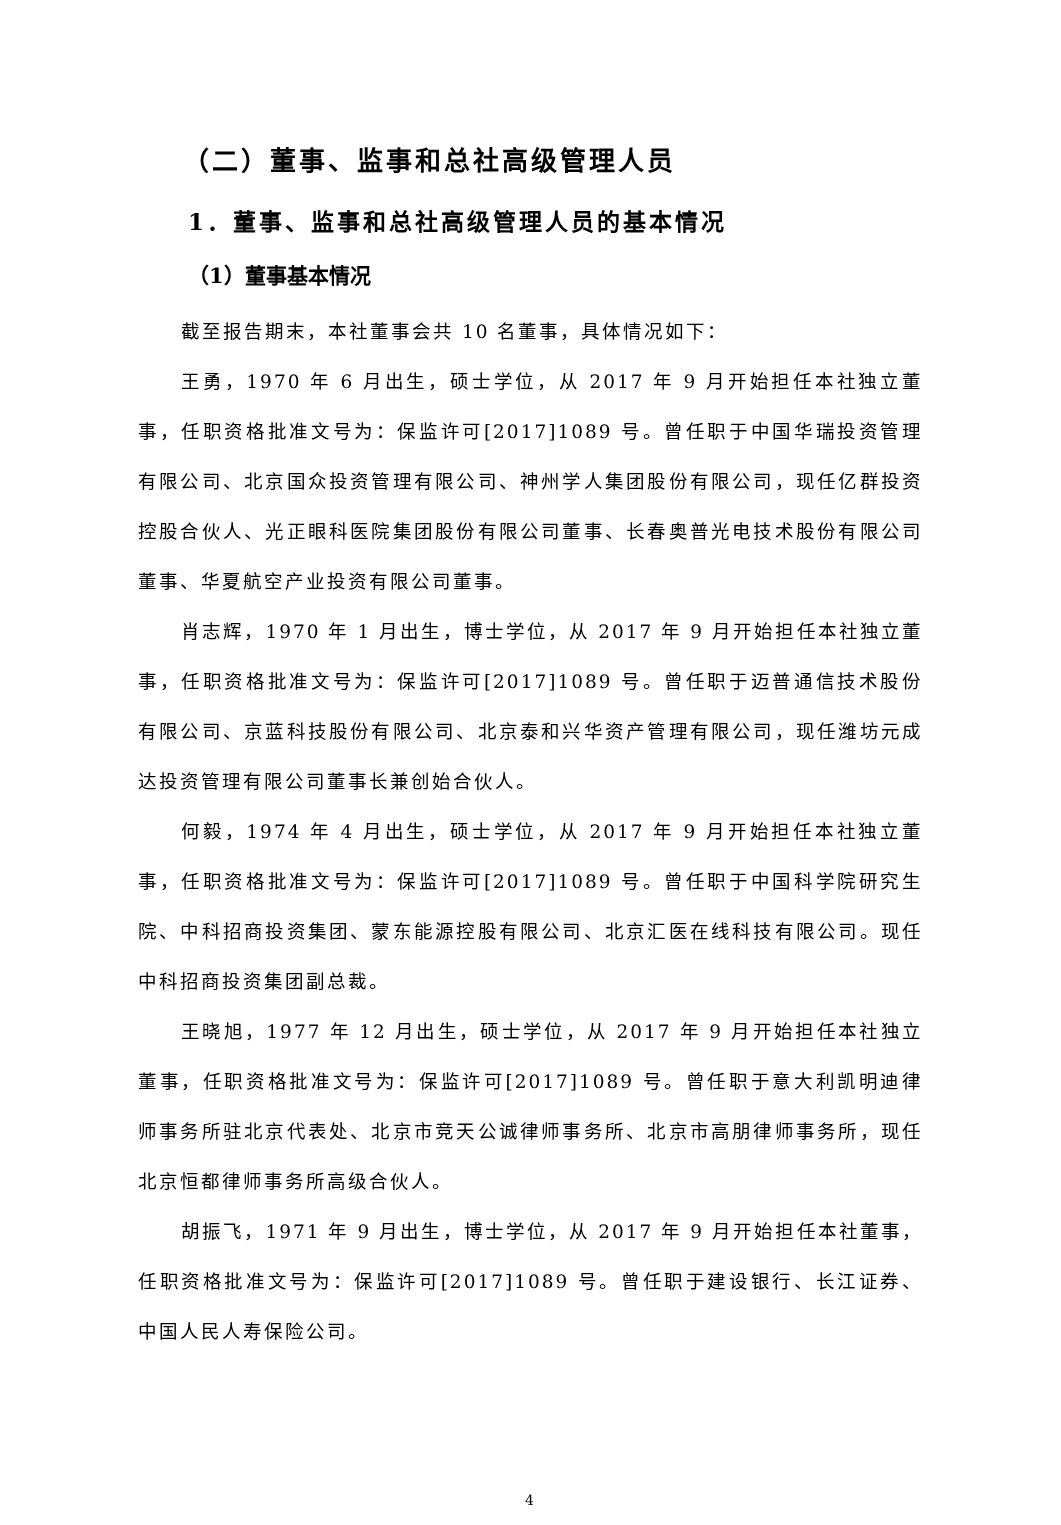（二）董事、监事和总社高级管理人员
1．董事、监事和总社高级管理人员的基本情况
（1）董事基本情况
截至报告期末，本社董事会共 10 名董事，具体情况如下：
王勇，1970 年 6 月出生，硕士学位，从 2017 年 9 月开始担任本社独立董事，任职资格批准文号为：保监许可[2017]1089 号。曾任职于中国华瑞投资管理有限公司、北京国众投资管理有限公司、神州学人集团股份有限公司，现任亿群投资控股合伙人、光正眼科医院集团股份有限公司董事、长春奥普光电技术股份有限公司董事、华夏航空产业投资有限公司董事。
肖志辉，1970 年 1 月出生，博士学位，从 2017 年 9 月开始担任本社独立董事，任职资格批准文号为：保监许可[2017]1089 号。曾任职于迈普通信技术股份有限公司、京蓝科技股份有限公司、北京泰和兴华资产管理有限公司，现任潍坊元成达投资管理有限公司董事长兼创始合伙人。
何毅，1974 年 4 月出生，硕士学位，从 2017 年 9 月开始担任本社独立董事，任职资格批准文号为：保监许可[2017]1089 号。曾任职于中国科学院研究生院、中科招商投资集团、蒙东能源控股有限公司、北京汇医在线科技有限公司。现任中科招商投资集团副总裁。
王晓旭，1977 年 12 月出生，硕士学位，从 2017 年 9 月开始担任本社独立董事，任职资格批准文号为：保监许可[2017]1089 号。曾任职于意大利凯明迪律师事务所驻北京代表处、北京市竞天公诚律师事务所、北京市高朋律师事务所，现任北京恒都律师事务所高级合伙人。
胡振飞，1971 年 9 月出生，博士学位，从 2017 年 9 月开始担任本社董事，任职资格批准文号为：保监许可[2017]1089 号。曾任职于建设银行、长江证券、中国人民人寿保险公司。
4